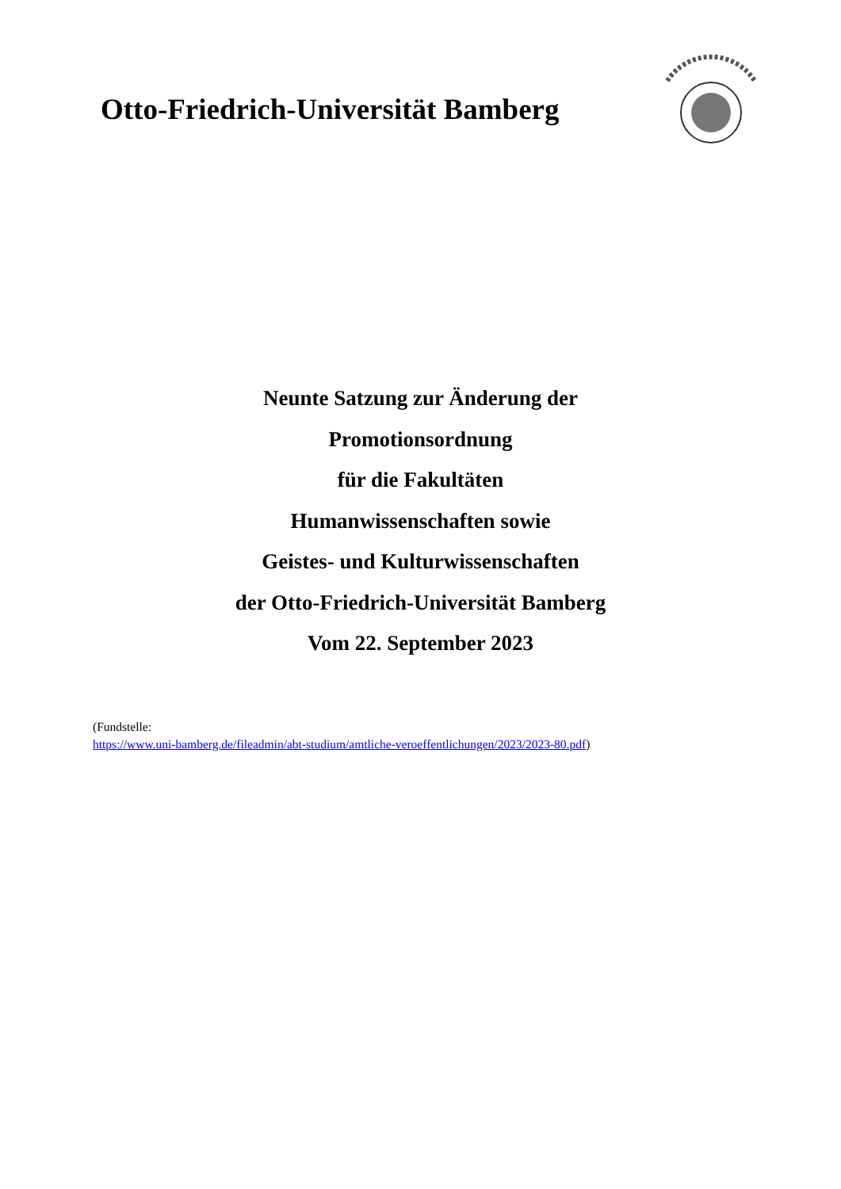Otto-Friedrich-Universität Bamberg
Neunte Satzung zur Änderung der
Promotionsordnung
für die Fakultäten
Humanwissenschaften sowie
Geistes- und Kulturwissenschaften
der Otto-Friedrich-Universität Bamberg
Vom 22. September 2023
(Fundstelle:
https://www.uni-bamberg.de/fileadmin/abt-studium/amtliche-veroeffentlichungen/2023/2023-80.pdf)